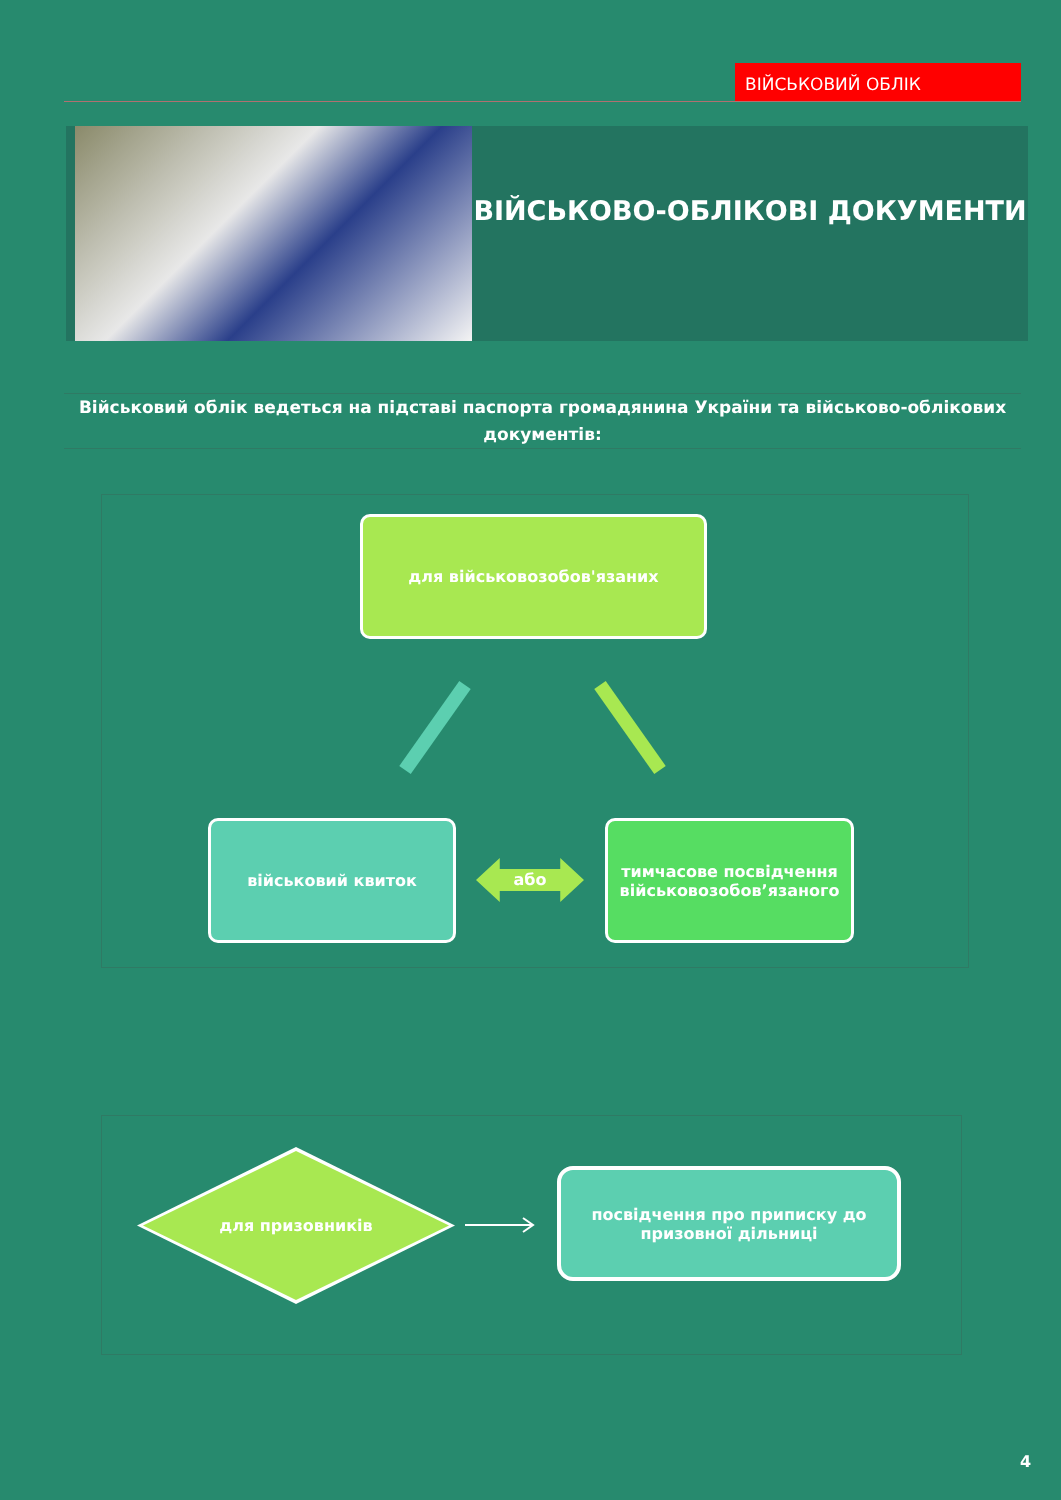ВІЙСЬКОВИЙ ОБЛІК
ВІЙСЬКОВО-ОБЛІКОВІ ДОКУМЕНТИ
Військовий облік ведеться на підставі паспорта громадянина України та військово-облікових документів:
для військовозобов'язаних
військовий квиток
або
тимчасове посвідчення військовозобов’язаного
для призовників
посвідчення про приписку до призовної дільниці
4